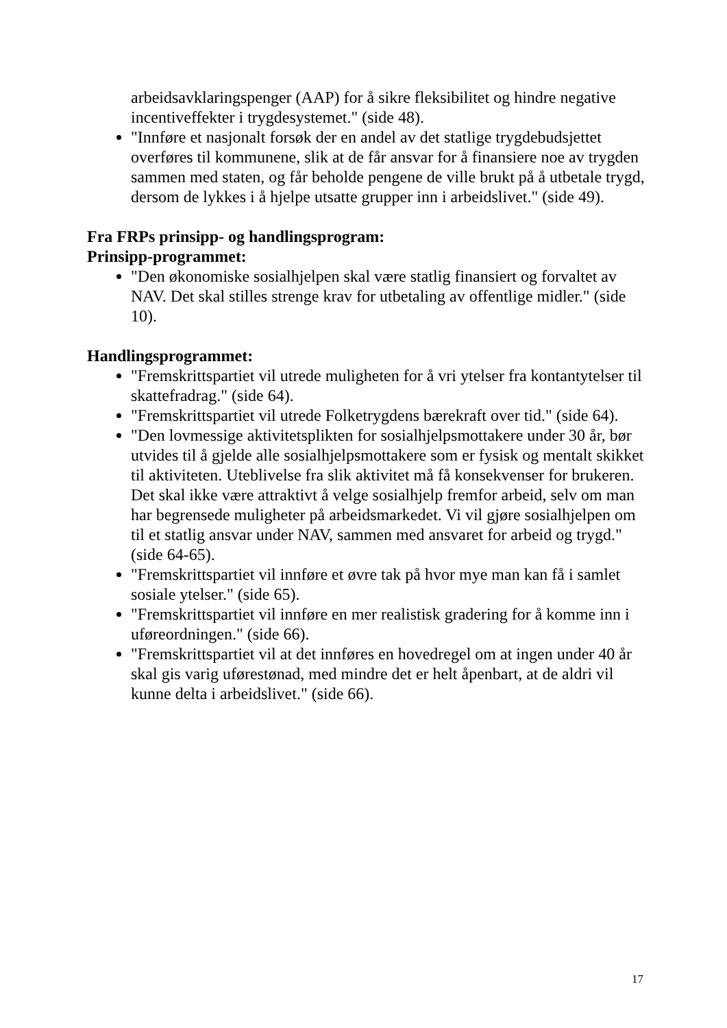arbeidsavklaringspenger (AAP) for å sikre fleksibilitet og hindre negative incentiveffekter i trygdesystemet." (side 48).
"Innføre et nasjonalt forsøk der en andel av det statlige trygdebudsjettet overføres til kommunene, slik at de får ansvar for å finansiere noe av trygden sammen med staten, og får beholde pengene de ville brukt på å utbetale trygd, dersom de lykkes i å hjelpe utsatte grupper inn i arbeidslivet." (side 49).
Fra FRPs prinsipp- og handlingsprogram:
Prinsipp-programmet:
"Den økonomiske sosialhjelpen skal være statlig finansiert og forvaltet av NAV. Det skal stilles strenge krav for utbetaling av offentlige midler." (side 10).
Handlingsprogrammet:
"Fremskrittspartiet vil utrede muligheten for å vri ytelser fra kontantytelser til skattefradrag." (side 64).
"Fremskrittspartiet vil utrede Folketrygdens bærekraft over tid." (side 64).
"Den lovmessige aktivitetsplikten for sosialhjelpsmottakere under 30 år, bør utvides til å gjelde alle sosialhjelpsmottakere som er fysisk og mentalt skikket til aktiviteten. Uteblivelse fra slik aktivitet må få konsekvenser for brukeren. Det skal ikke være attraktivt å velge sosialhjelp fremfor arbeid, selv om man har begrensede muligheter på arbeidsmarkedet. Vi vil gjøre sosialhjelpen om til et statlig ansvar under NAV, sammen med ansvaret for arbeid og trygd." (side 64-65).
"Fremskrittspartiet vil innføre et øvre tak på hvor mye man kan få i samlet sosiale ytelser." (side 65).
"Fremskrittspartiet vil innføre en mer realistisk gradering for å komme inn i uføreordningen." (side 66).
"Fremskrittspartiet vil at det innføres en hovedregel om at ingen under 40 år skal gis varig uførestønad, med mindre det er helt åpenbart, at de aldri vil kunne delta i arbeidslivet." (side 66).
17